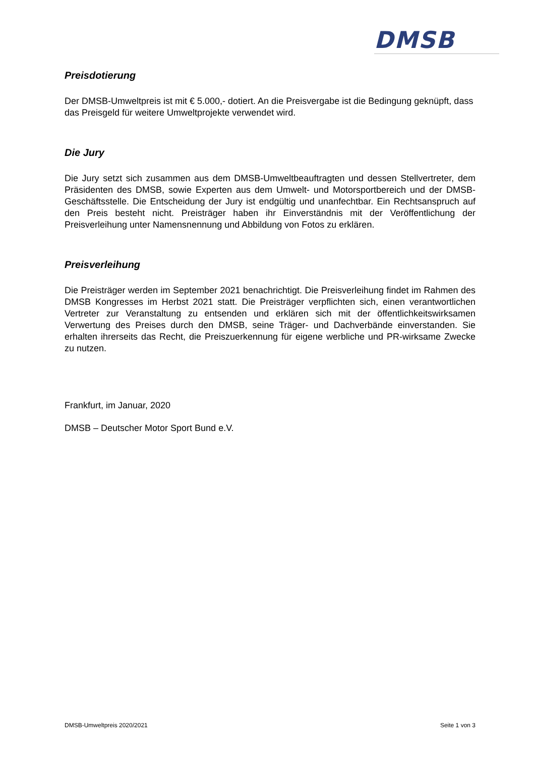DMSB
Preisdotierung
Der DMSB-Umweltpreis ist mit € 5.000,- dotiert. An die Preisvergabe ist die Bedingung geknüpft, dass das Preisgeld für weitere Umweltprojekte verwendet wird.
Die Jury
Die Jury setzt sich zusammen aus dem DMSB-Umweltbeauftragten und dessen Stellvertreter, dem Präsidenten des DMSB, sowie Experten aus dem Umwelt- und Motorsportbereich und der DMSB-Geschäftsstelle. Die Entscheidung der Jury ist endgültig und unanfechtbar. Ein Rechtsanspruch auf den Preis besteht nicht. Preisträger haben ihr Einverständnis mit der Veröffentlichung der Preisverleihung unter Namensnennung und Abbildung von Fotos zu erklären.
Preisverleihung
Die Preisträger werden im September 2021 benachrichtigt. Die Preisverleihung findet im Rahmen des DMSB Kongresses im Herbst 2021 statt. Die Preisträger verpflichten sich, einen verantwortlichen Vertreter zur Veranstaltung zu entsenden und erklären sich mit der öffentlichkeitswirksamen Verwertung des Preises durch den DMSB, seine Träger- und Dachverbände einverstanden. Sie erhalten ihrerseits das Recht, die Preiszuerkennung für eigene werbliche und PR-wirksame Zwecke zu nutzen.
Frankfurt, im Januar, 2020
DMSB – Deutscher Motor Sport Bund e.V.
DMSB-Umweltpreis 2020/2021 Seite 1 von 3